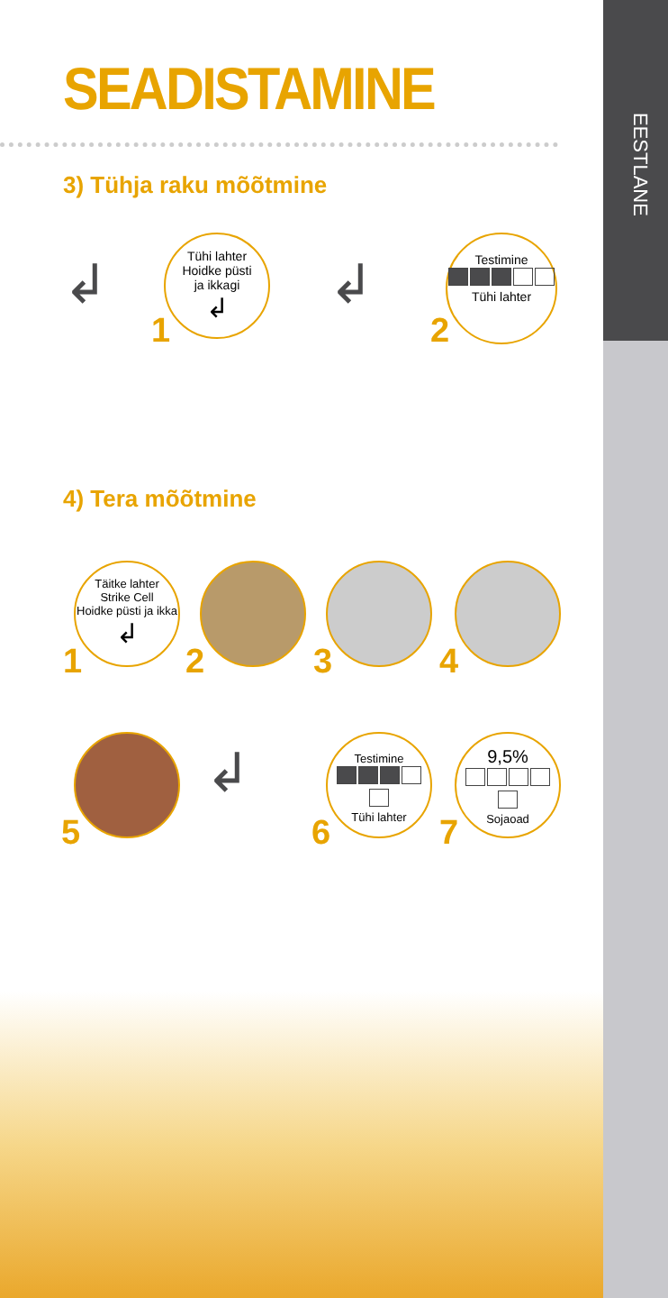EESTLANE
SEADISTAMINE
3) Tühja raku mõõtmine
↲
Tühi lahter
Hoidke püsti
ja ikkagi
↲
1
↲
Testimine
Tühi lahter
2
4) Tera mõõtmine
Täitke lahter
Strike Cell
Hoidke püsti ja ikka
↲
1 2 3 4
5
↲
Testimine
Tühi lahter
6
9,5%
Sojaoad
7